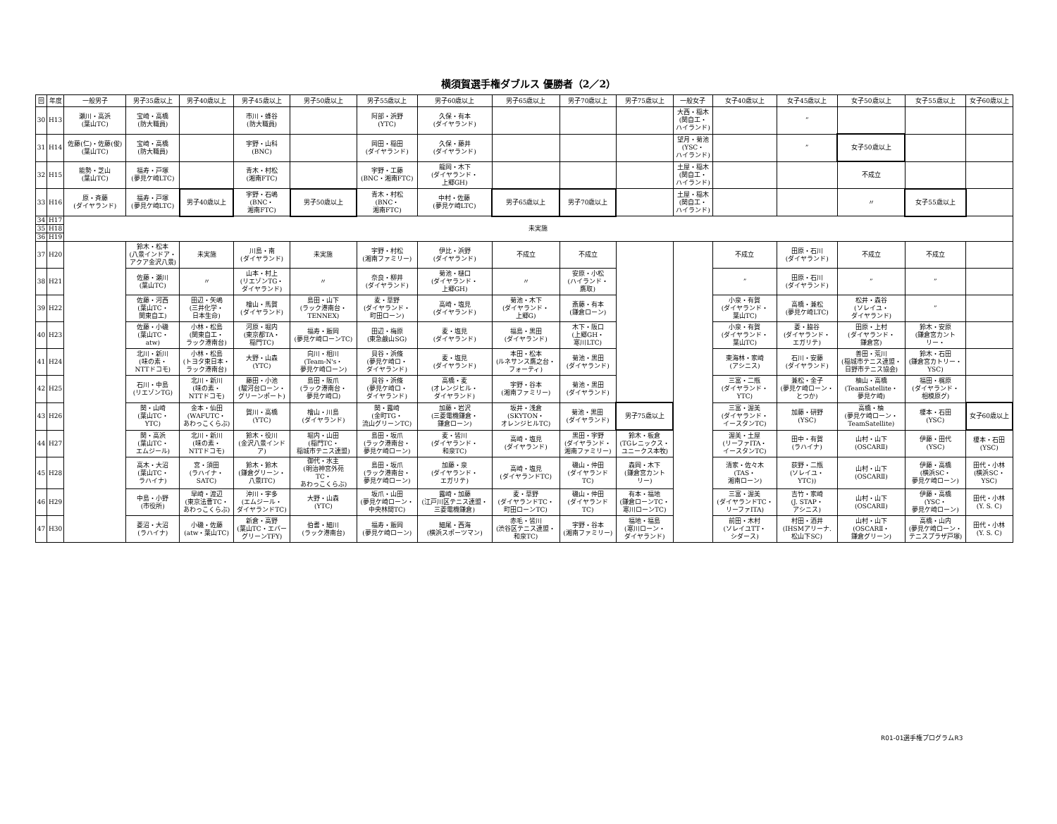横須賀選手権ダブルス 優勝者（2／2）
| 回 | 年度 | 一般男子 | 男子35歳以上 | 男子40歳以上 | 男子45歳以上 | 男子50歳以上 | 男子55歳以上 | 男子60歳以上 | 男子65歳以上 | 男子70歳以上 | 男子75歳以上 | 一般女子 | 女子40歳以上 | 女子45歳以上 | 女子50歳以上 | 女子55歳以上 | 女子60歳以上 |
| --- | --- | --- | --- | --- | --- | --- | --- | --- | --- | --- | --- | --- | --- | --- | --- | --- | --- |
| 30 | H13 | 瀬川・高浜 (葉山TC) | 宝崎・高橋 (防大職員) | | 市川・蜂谷 (防大職員) | | 阿部・浜野 (YTC) | 久保・有本 (ダイヤランド) | | | | 大西・稲木 (関自工・ ハイランド) | | ” | | | |
| 31 | H14 | 佐藤(仁)・佐藤(俊) (葉山TC) | 宝崎・高橋 (防大職員) | | 宇野・山科 (BNC) | | 岡田・稲田 (ダイヤランド) | 久保・藤井 (ダイヤランド) | | | | 望月・菊池 (YSC・ ハイランド) | | ” | 女子50歳以上 | | |
| 32 | H15 | 能勢・芝山 (葉山TC) | 福寿・戸塚 (夢見ケ崎LTC) | | 青木・村松 (湘南FTC) | | 宇野・工藤 (BNC・湘南FTC) | 龍岡・木下 (ダイヤランド・ 上郷GH) | | | | 土屋・稲木 (関自工・ ハイランド) | | | 不成立 | | |
| 33 | H16 | 原・斉藤 (ダイヤランド) | 福寿・戸塚 (夢見ケ崎LTC) | 男子40歳以上 | 宇野・石嶋 (BNC・ 湘南FTC) | 男子50歳以上 | 青木・村松 (BNC・ 湘南FTC) | 中村・佐藤 (夢見ケ崎LTC) | 男子65歳以上 | 男子70歳以上 | | 土屋・稲木 (関自工・ ハイランド) | | | 〃 | 女子55歳以上 | |
| 34 | H17 | 未実施 | | | | | | | | | | | | | | | |
| 35 | H18 | | | | | | | | | | | | | | | | |
| 36 | H19 | | | | | | | | | | | | | | | | |
| 37 | H20 | | 鈴木・松本 (八景インドア・ アクア金沢八景) | 未実施 | 川島・南 (ダイヤランド) | 未実施 | 宇野・村松 (湘南ファミリー) | 伊比・浜野 (ダイヤランド) | 不成立 | 不成立 | | | 不成立 | 田原・石川 (ダイヤランド) | 不成立 | 不成立 | |
| 38 | H21 | | 佐藤・瀬川 (葉山TC) | 〃 | 山本・村上 (リエゾンTG・ ダイヤランド) | 〃 | 奈良・柳井 (ダイヤランド) | 菊池・樋口 (ダイヤランド・ 上郷GH) | 〃 | 安原・小松 (ハイランド・ 鷹取) | | | ” | 田原・石川 (ダイヤランド) | ” | ” | |
| 39 | H22 | | 佐藤・河西 (葉山TC・ 関東自工) | 田辺・矢嶋 (三井化学・ 日本生命) | 檜山・馬賀 (ダイヤランド) | 島田・山下 (ラック港南台・ TENNEX) | 麦・草野 (ダイヤランド・ 町田ローン) | 高崎・塩見 (ダイヤランド) | 菊池・木下 (ダイヤランド・ 上郷G) | 斎藤・有本 (鎌倉ローン) | | | 小泉・有賀 (ダイヤランド・ 葉山TC) | 高橋・兼松 (夢見ケ崎LTC) | 松井・森谷 (ソレイユ・ ダイヤランド) | ” | |
| 40 | H23 | | 佐藤・小磯 (葉山TC・ atw) | 小林・松島 (関東自工・ ラック港南台) | 河原・堀内 (東京都TA・ 稲門TC) | 福寿・飯岡 (夢見ケ崎ローンTC) | 田辺・梅原 (東急鹸山SG) | 麦・塩見 (ダイヤランド) | 福島・黒田 (ダイヤランド) | 木下・阪口 (上郷GH・ 寒川LTC) | | | 小泉・有賀 (ダイヤランド・ 葉山TC) | 菱・脇谷 (ダイヤランド・ エガリテ) | 田原・上村 (ダイヤランド・ 鎌倉宮) | 鈴木・安原 (鎌倉宮カント リー・ | |
| 41 | H24 | | 北川・新川 (味の素・ NTTドコモ) | 小林・松島 (トヨタ東日本・ ラック港南台) | 大野・山森 (YTC) | 向川・相川 (Team-N's・ 夢見ケ崎ローン) | 貝谷・浜條 (夢見ケ崎ロ・ ダイヤランド) | 麦・塩見 (ダイヤランド) | 本田・松本 (ルネサンス鷹之台・ フォーティ) | 菊池・黒田 (ダイヤランド) | | | 東海林・家崎 (アシニス) | 石川・安藤 (ダイヤランド) | 善田・荒川 (稲城市テニス連盟・ 日野市テニス協会) | 鈴木・石田 (鎌倉宮カトリー・ YSC) | |
| 42 | H25 | | 石川・中島 (リエゾンTG) | 北川・新川 (味の素・ NTTドコモ) | 藤田・小池 (駿河台ローン・ グリーンポート) | 島田・阪爪 (ラック港南台・ 夢見ケ崎ロ) | 貝谷・浜條 (夢見ケ崎ロ・ ダイヤランド) | 高橋・麦 (オレンジヒル・ ダイヤランド) | 宇野・谷本 (湘南ファミリー) | 菊池・黒田 (ダイヤランド) | | | 三富・二瓶 (ダイヤランド・ YTC) | 兼松・金子 (夢見ケ崎ローン・ とつか) | 柚山・高橋 (TeamSatellite・ 夢見ケ崎) | 福田・梶原 (ダイヤランド・ 相模原グ) | |
| 43 | H26 | | 関・山崎 (葉山TC・ YTC) | 金本・仙田 (WAFUTC・ あわっこくらぶ) | 賀川・高橋 (YTC) | 檜山・川島 (ダイヤランド) | 関・露崎 (金町TG・ 流山グリーンTC) | 加藤・岩沢 (三菱電機鎌倉・ 鎌倉ローン) | 坂井・浅倉 (SKYTON・ オレンジヒルTC) | 菊池・黒田 (ダイヤランド) | 男子75歳以上 | | 三富・渥美 (ダイヤランド・ イースタンTC) | 加藤・研野 (YSC) | 高橋・柚 (夢見ケ崎ローン・ TeamSatellite) | 榎本・石田 (YSC) | 女子60歳以上 |
| 44 | H27 | | 関・高浜 (葉山TC・ エムジール) | 北川・新川 (味の素・ NTTドコモ) | 鈴木・役川 (金沢八景インド ア) | 堀内・山田 (稲門TC・ 稲城市テニス連盟) | 島田・坂爪 (ラック港南台・ 夢見ケ崎ローン) | 麦・皆川 (ダイヤランド・ 和泉TC) | 高崎・塩見 (ダイヤランド) | 黒田・宇野 (ダイヤランド・ 湘南ファミリー) | 鈴木・板倉 (TGレニックス・ ユニークス本牧) | | 渥美・土屋 (リーファITA・ イースタンTC) | 田中・有賀 (ラハイナ) | 山村・山下 (OSCARⅡ) | 伊藤・田代 (YSC) | 榎本・石田 (YSC) |
| 45 | H28 | | 高木・大沼 (葉山TC・ ラハイナ) | 宮・須田 (ラハイナ・ SATC) | 鈴木・鈴木 (鎌倉グリーン・ 八景ITC) | 御代・水主 (明治神宮外苑 TC・ あわっこくらぶ) | 島田・坂爪 (ラック港南台・ 夢見ケ崎ローン) | 加藤・泉 (ダイヤランド・ エガリテ) | 高崎・塩見 (ダイヤランドTC) | 磯山・仲田 (ダイヤランド TC) | 森岡・木下 (鎌倉宮カント リー) | | 清家・佐々木 (TAS・ 湘南ローン) | 荻野・二瓶 (ソレイユ・ YTC)) | 山村・山下 (OSCARⅡ) | 伊藤・高橋 (横浜SC・ 夢見ケ崎ローン) | 田代・小林 (横浜SC・ YSC) |
| 46 | H29 | | 中島・小野 (市役所) | 早崎・渡辺 (東京法曹TC・ あわっこくらぶ) | 沖川・宇多 (エムジール・ ダイヤランドTC) | 大野・山森 (YTC) | 坂爪・山田 (夢見ケ崎ローン・ 中央林間TC) | 露崎・加藤 (江戸川区テニス連盟・ 三菱電機鎌倉) | 麦・草野 (ダイヤランドTC・ 町田ローンTC) | 磯山・仲田 (ダイヤランド TC) | 有本・福地 (鎌倉ローンTC・ 寒川ローンTC) | | 三富・渥美 (ダイヤランドTC・ リーファITA) | 吉竹・家崎 (J. STAP・ アシニス) | 山村・山下 (OSCARⅡ) | 伊藤・高橋 (YSC・ 夢見ケ崎ローン) | 田代・小林 (Y. S. C) |
| 47 | H30 | | 菱沼・大沼 (ラハイナ) | 小磯・佐藤 (atw・葉山TC) | 新倉・高野 (葉山TC・エバー グリーンTFY) | 伯耆・細川 (ラック港南台) | 福寿・飯岡 (夢見ケ崎ローン) | 細尾・西海 (横浜スポーツマン) | 赤毛・皆川 (渋谷区テニス連盟・ 和泉TC) | 宇野・谷本 (湘南ファミリー) | 福地・福島 (寒川ローン・ ダイヤランド) | | 前田・木村 (ソレイユTT・ シダース) | 村田・酒井 (IHSMアリーナ. 松山下SC) | 山村・山下 (OSCARⅡ・ 鎌倉グリーン) | 高橋・山内 (夢見ケ崎ローン・ テニスプラザ戸塚) | 田代・小林 (Y. S. C) |
R01-01選手権プログラムR3